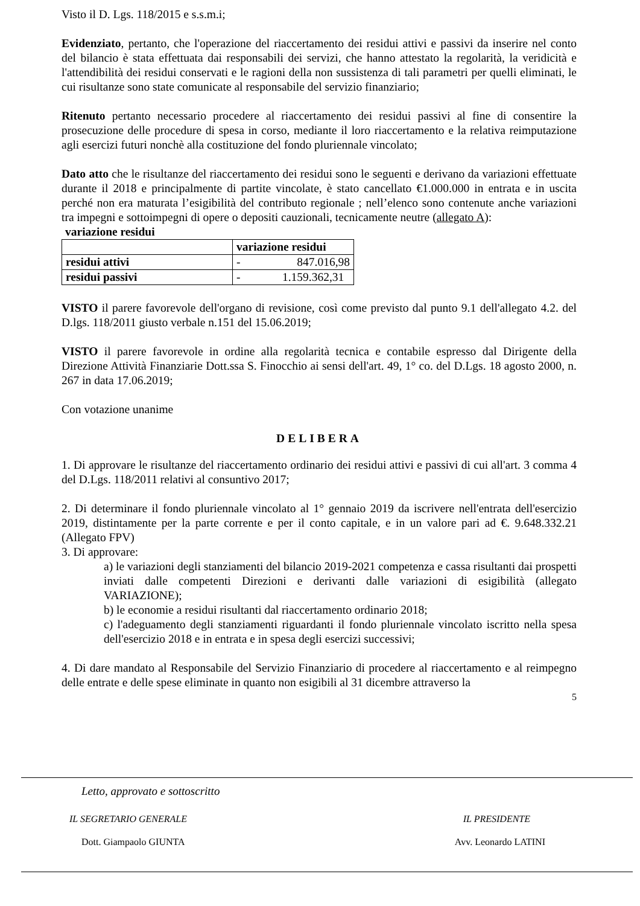Visto il D. Lgs. 118/2015 e s.s.m.i;
Evidenziato, pertanto, che l'operazione del riaccertamento dei residui attivi e passivi da inserire nel conto del bilancio è stata effettuata dai responsabili dei servizi, che hanno attestato la regolarità, la veridicità e l'attendibilità dei residui conservati e le ragioni della non sussistenza di tali parametri per quelli eliminati, le cui risultanze sono state comunicate al responsabile del servizio finanziario;
Ritenuto pertanto necessario procedere al riaccertamento dei residui passivi al fine di consentire la prosecuzione delle procedure di spesa in corso, mediante il loro riaccertamento e la relativa reimputazione agli esercizi futuri nonchè alla costituzione del fondo pluriennale vincolato;
Dato atto che le risultanze del riaccertamento dei residui sono le seguenti e derivano da variazioni effettuate durante il 2018 e principalmente di partite vincolate, è stato cancellato €1.000.000 in entrata e in uscita perché non era maturata l’esigibilità del contributo regionale ; nell’elenco sono contenute anche variazioni tra impegni e sottoimpegni di opere o depositi cauzionali, tecnicamente neutre (allegato A):
variazione residui
| | variazione residui |
| --- | --- |
| residui attivi | - 847.016,98 |
| residui passivi | - 1.159.362,31 |
VISTO il parere favorevole dell'organo di revisione, così come previsto dal punto 9.1 dell'allegato 4.2. del D.lgs. 118/2011 giusto verbale n.151 del 15.06.2019;
VISTO il parere favorevole in ordine alla regolarità tecnica e contabile espresso dal Dirigente della Direzione Attività Finanziarie Dott.ssa S. Finocchio ai sensi dell'art. 49, 1° co. del D.Lgs. 18 agosto 2000, n. 267 in data 17.06.2019;
Con votazione unanime
DELIBERA
1. Di approvare le risultanze del riaccertamento ordinario dei residui attivi e passivi di cui all'art. 3 comma 4 del D.Lgs. 118/2011 relativi al consuntivo 2017;
2. Di determinare il fondo pluriennale vincolato al 1° gennaio 2019 da iscrivere nell'entrata dell'esercizio 2019, distintamente per la parte corrente e per il conto capitale, e in un valore pari ad €. 9.648.332.21 (Allegato FPV)
3. Di approvare:
a) le variazioni degli stanziamenti del bilancio 2019-2021 competenza e cassa risultanti dai prospetti inviati dalle competenti Direzioni e derivanti dalle variazioni di esigibilità (allegato VARIAZIONE);
b) le economie a residui risultanti dal riaccertamento ordinario 2018;
c) l'adeguamento degli stanziamenti riguardanti il fondo pluriennale vincolato iscritto nella spesa dell'esercizio 2018 e in entrata e in spesa degli esercizi successivi;
4. Di dare mandato al Responsabile del Servizio Finanziario di procedere al riaccertamento e al reimpegno delle entrate e delle spese eliminate in quanto non esigibili al 31 dicembre attraverso la
5
Letto, approvato e sottoscritto
IL SEGRETARIO GENERALE IL PRESIDENTE
Dott. Giampaolo GIUNTA Avv. Leonardo LATINI